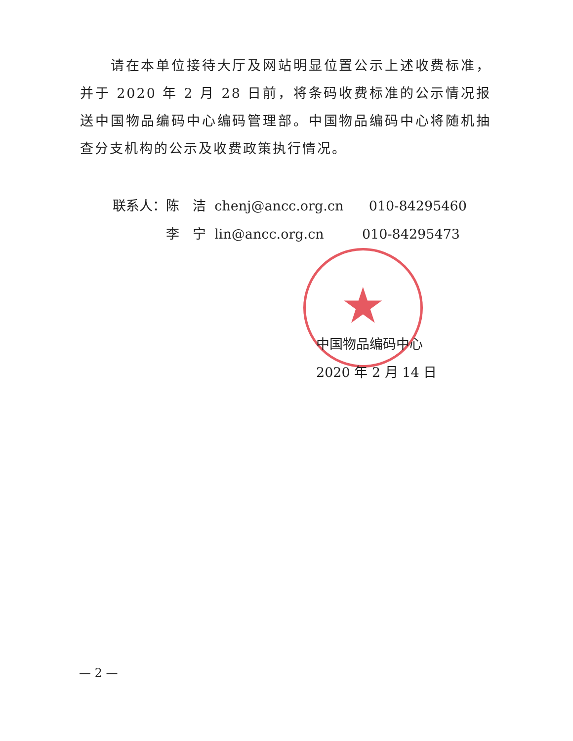★
　　请在本单位接待大厅及网站明显位置公示上述收费标准，并于 2020 年 2 月 28 日前，将条码收费标准的公示情况报送中国物品编码中心编码管理部。中国物品编码中心将随机抽查分支机构的公示及收费政策执行情况。
联系人：陈　洁 chenj@ancc.org.cn 010-84295460
　　　　李　宁 lin@ancc.org.cn 010-84295473
中国物品编码中心
2020 年 2 月 14 日
— 2 —